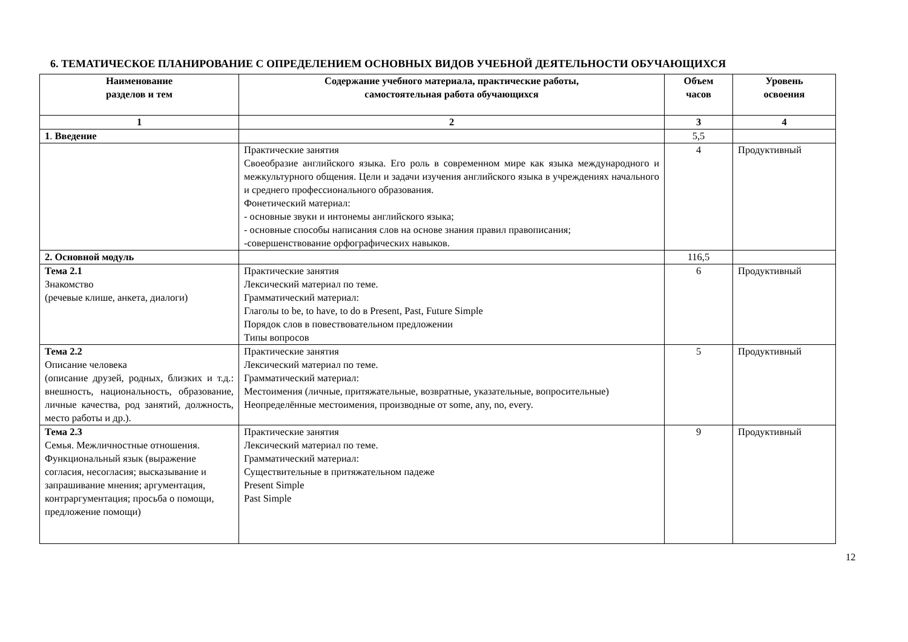6. ТЕМАТИЧЕСКОЕ ПЛАНИРОВАНИЕ С ОПРЕДЕЛЕНИЕМ ОСНОВНЫХ ВИДОВ УЧЕБНОЙ ДЕЯТЕЛЬНОСТИ ОБУЧАЮЩИХСЯ
| Наименование разделов и тем | Содержание учебного материала, практические работы, самостоятельная работа обучающихся | Объем часов | Уровень освоения |
| --- | --- | --- | --- |
| 1 | 2 | 3 | 4 |
| 1 . Введение | | 5,5 | |
| | Практические занятия Своеобразие английского языка. Его роль в современном мире как языка международного и межкультурного общения. Цели и задачи изучения английского языка в учреждениях начального и среднего профессионального образования. Фонетический материал: - основные звуки и интонемы английского языка; - основные способы написания слов на основе знания правил правописания; -совершенствование орфографических навыков. | 4 | Продуктивный |
| 2. Основной модуль | | 116,5 | |
| Тема 2.1 Знакомство (речевые клише, анкета, диалоги) | Практические занятия Лексический материал по теме. Грамматический материал: Глаголы to be, to have, to do в Present, Past, Future Simple Порядок слов в повествовательном предложении Типы вопросов | 6 | Продуктивный |
| Тема 2.2 Описание человека (описание друзей, родных, близких и т.д.: внешность, национальность, образование, личные качества, род занятий, должность, место работы и др.). | Практические занятия Лексический материал по теме. Грамматический материал: Местоимения (личные, притяжательные, возвратные, указательные, вопросительные) Неопределённые местоимения, производные от some, any, no, every. | 5 | Продуктивный |
| Тема 2.3 Семья. Межличностные отношения. Функциональный язык (выражение согласия, несогласия; высказывание и запрашивание мнения; аргументация, контраргументация; просьба о помощи, предложение помощи) | Практические занятия Лексический материал по теме. Грамматический материал: Существительные в притяжательном падеже Present Simple Past Simple | 9 | Продуктивный |
12